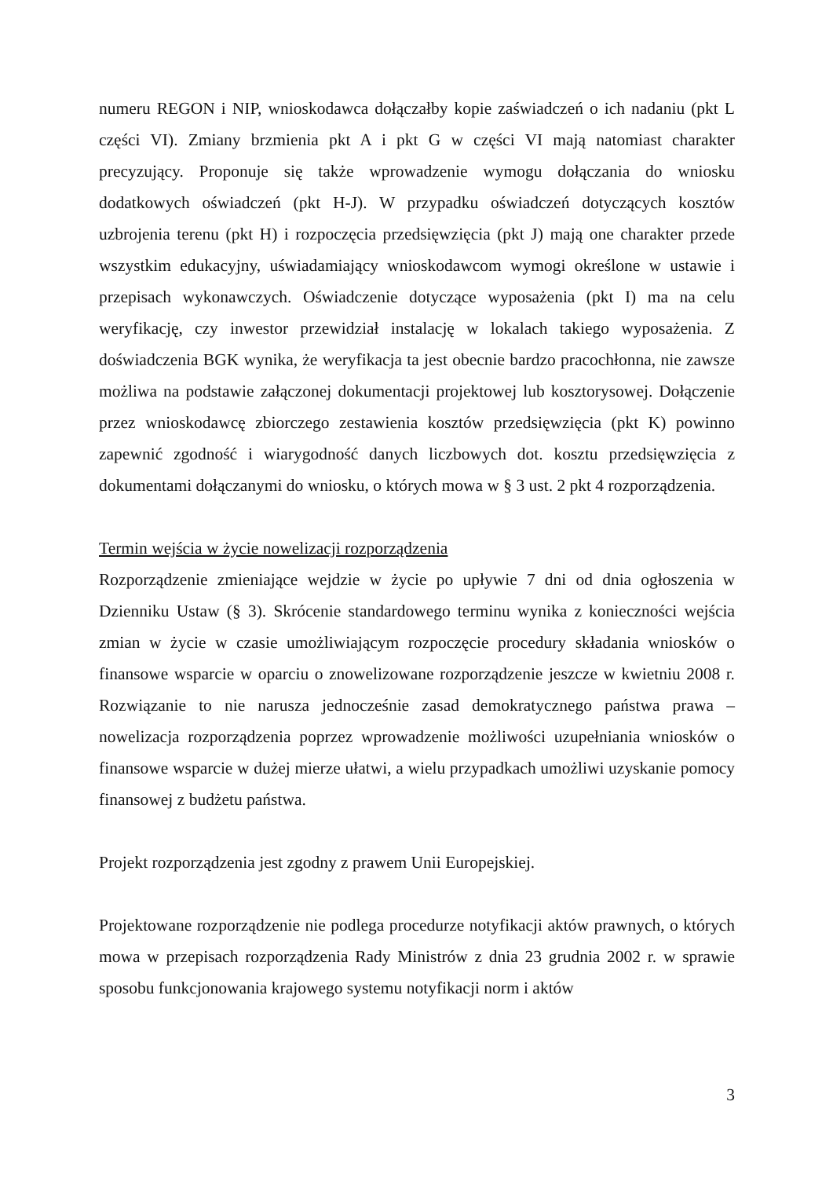numeru REGON i NIP, wnioskodawca dołączałby kopie zaświadczeń o ich nadaniu (pkt L części VI). Zmiany brzmienia pkt A i pkt G w części VI mają natomiast charakter precyzujący. Proponuje się także wprowadzenie wymogu dołączania do wniosku dodatkowych oświadczeń (pkt H-J). W przypadku oświadczeń dotyczących kosztów uzbrojenia terenu (pkt H) i rozpoczęcia przedsięwzięcia (pkt J) mają one charakter przede wszystkim edukacyjny, uświadamiający wnioskodawcom wymogi określone w ustawie i przepisach wykonawczych. Oświadczenie dotyczące wyposażenia (pkt I) ma na celu weryfikację, czy inwestor przewidział instalację w lokalach takiego wyposażenia. Z doświadczenia BGK wynika, że weryfikacja ta jest obecnie bardzo pracochłonna, nie zawsze możliwa na podstawie załączonej dokumentacji projektowej lub kosztorysowej. Dołączenie przez wnioskodawcę zbiorczego zestawienia kosztów przedsięwzięcia (pkt K) powinno zapewnić zgodność i wiarygodność danych liczbowych dot. kosztu przedsięwzięcia z dokumentami dołączanymi do wniosku, o których mowa w § 3 ust. 2 pkt 4 rozporządzenia.
Termin wejścia w życie nowelizacji rozporządzenia
Rozporządzenie zmieniające wejdzie w życie po upływie 7 dni od dnia ogłoszenia w Dzienniku Ustaw (§ 3). Skrócenie standardowego terminu wynika z konieczności wejścia zmian w życie w czasie umożliwiającym rozpoczęcie procedury składania wniosków o finansowe wsparcie w oparciu o znowelizowane rozporządzenie jeszcze w kwietniu 2008 r. Rozwiązanie to nie narusza jednocześnie zasad demokratycznego państwa prawa – nowelizacja rozporządzenia poprzez wprowadzenie możliwości uzupełniania wniosków o finansowe wsparcie w dużej mierze ułatwi, a wielu przypadkach umożliwi uzyskanie pomocy finansowej z budżetu państwa.
Projekt rozporządzenia jest zgodny z prawem Unii Europejskiej.
Projektowane rozporządzenie nie podlega procedurze notyfikacji aktów prawnych, o których mowa w przepisach rozporządzenia Rady Ministrów z dnia 23 grudnia 2002 r. w sprawie sposobu funkcjonowania krajowego systemu notyfikacji norm i aktów
3